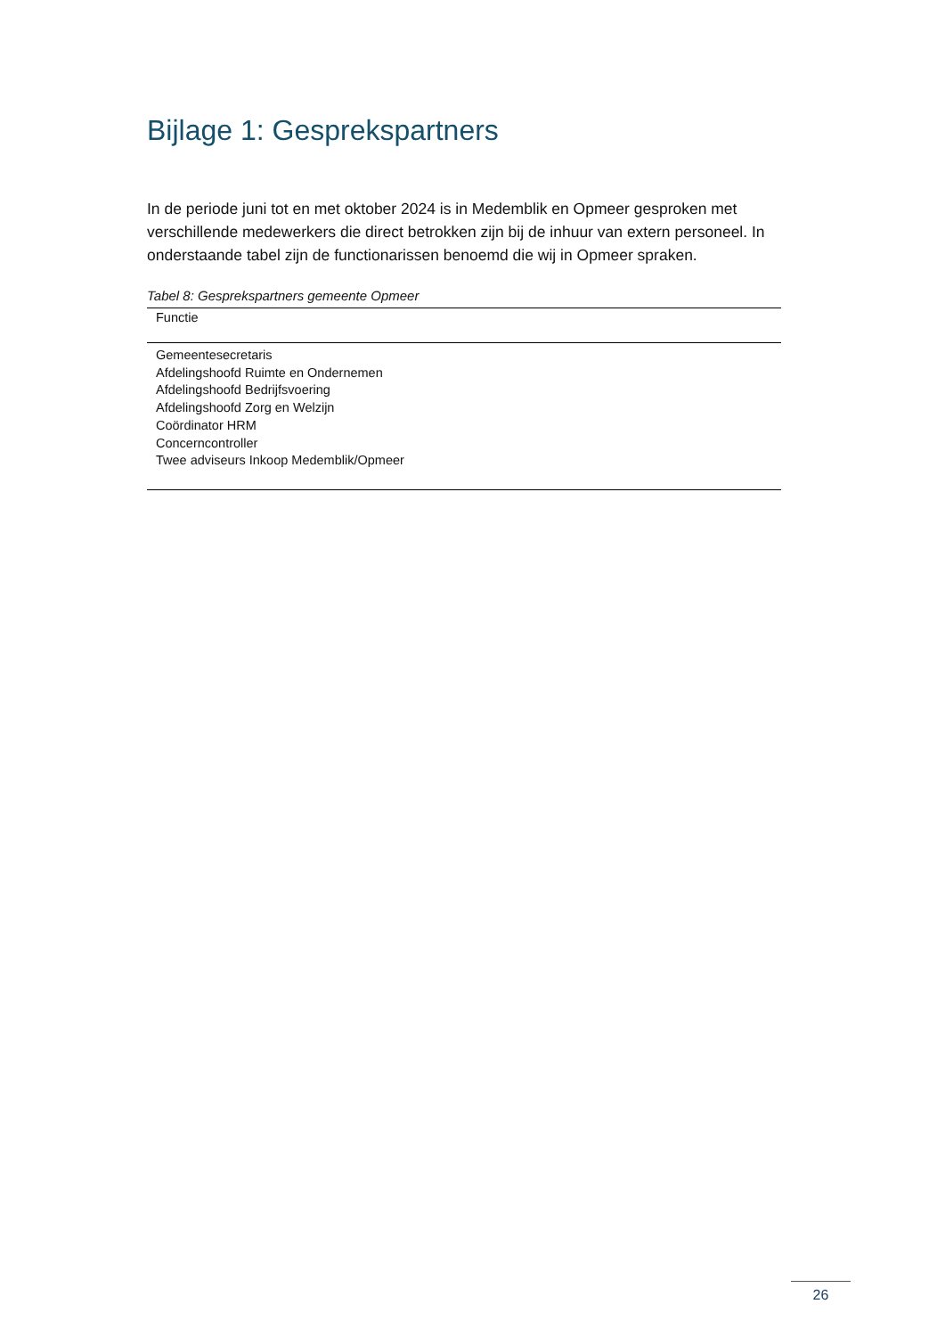Bijlage 1: Gesprekspartners
In de periode juni tot en met oktober 2024 is in Medemblik en Opmeer gesproken met verschillende medewerkers die direct betrokken zijn bij de inhuur van extern personeel. In onderstaande tabel zijn de functionarissen benoemd die wij in Opmeer spraken.
Tabel 8: Gesprekspartners gemeente Opmeer
| Functie |
| --- |
| Gemeentesecretaris |
| Afdelingshoofd Ruimte en Ondernemen |
| Afdelingshoofd Bedrijfsvoering |
| Afdelingshoofd Zorg en Welzijn |
| Coördinator HRM |
| Concerncontroller |
| Twee adviseurs Inkoop Medemblik/Opmeer |
26